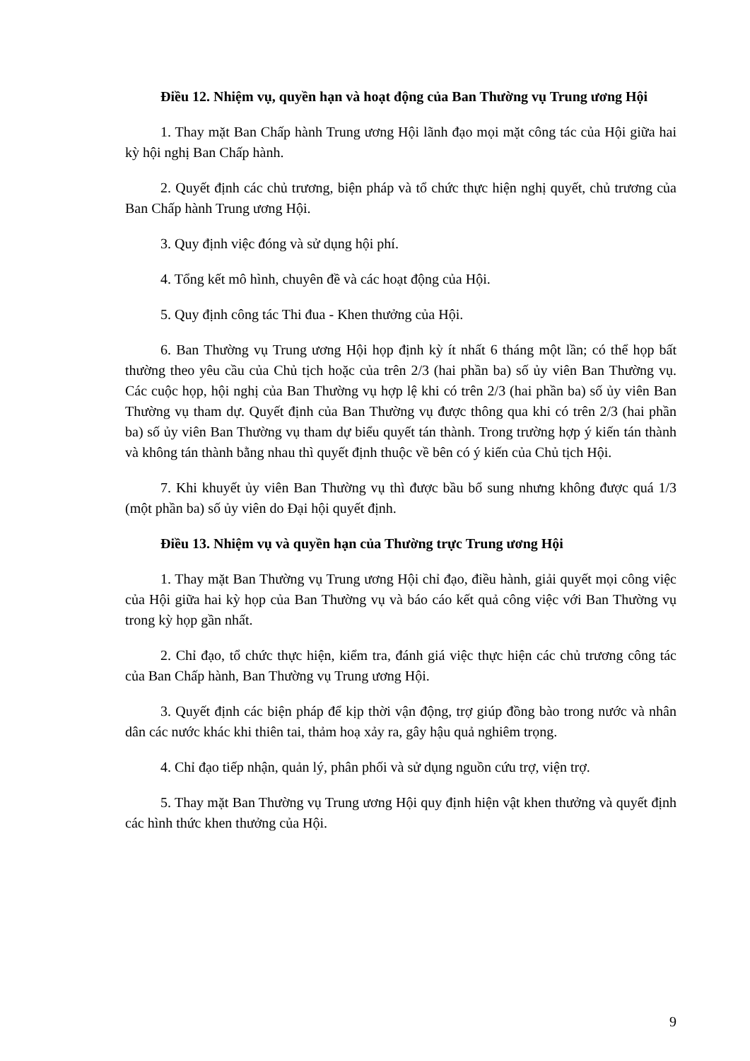Điều 12. Nhiệm vụ, quyền hạn và hoạt động của Ban Thường vụ Trung ương Hội
1. Thay mặt Ban Chấp hành Trung ương Hội lãnh đạo mọi mặt công tác của Hội giữa hai kỳ hội nghị Ban Chấp hành.
2. Quyết định các chủ trương, biện pháp và tổ chức thực hiện nghị quyết, chủ trương của Ban Chấp hành Trung ương Hội.
3. Quy định việc đóng và sử dụng hội phí.
4. Tổng kết mô hình, chuyên đề và các hoạt động của Hội.
5. Quy định công tác Thi đua - Khen thưởng của Hội.
6. Ban Thường vụ Trung ương Hội họp định kỳ ít nhất 6 tháng một lần; có thể họp bất thường theo yêu cầu của Chủ tịch hoặc của trên 2/3 (hai phần ba) số ủy viên Ban Thường vụ. Các cuộc họp, hội nghị của Ban Thường vụ hợp lệ khi có trên 2/3 (hai phần ba) số ủy viên Ban Thường vụ tham dự. Quyết định của Ban Thường vụ được thông qua khi có trên 2/3 (hai phần ba) số ủy viên Ban Thường vụ tham dự biểu quyết tán thành. Trong trường hợp ý kiến tán thành và không tán thành bằng nhau thì quyết định thuộc về bên có ý kiến của Chủ tịch Hội.
7. Khi khuyết ủy viên Ban Thường vụ thì được bầu bổ sung nhưng không được quá 1/3 (một phần ba) số ủy viên do Đại hội quyết định.
Điều 13. Nhiệm vụ và quyền hạn của Thường trực Trung ương Hội
1. Thay mặt Ban Thường vụ Trung ương Hội chỉ đạo, điều hành, giải quyết mọi công việc của Hội giữa hai kỳ họp của Ban Thường vụ và báo cáo kết quả công việc với Ban Thường vụ trong kỳ họp gần nhất.
2. Chỉ đạo, tổ chức thực hiện, kiểm tra, đánh giá việc thực hiện các chủ trương công tác của Ban Chấp hành, Ban Thường vụ Trung ương Hội.
3. Quyết định các biện pháp để kịp thời vận động, trợ giúp đồng bào trong nước và nhân dân các nước khác khi thiên tai, thảm hoạ xảy ra, gây hậu quả nghiêm trọng.
4. Chỉ đạo tiếp nhận, quản lý, phân phối và sử dụng nguồn cứu trợ, viện trợ.
5. Thay mặt Ban Thường vụ Trung ương Hội quy định hiện vật khen thưởng và quyết định các hình thức khen thưởng của Hội.
9